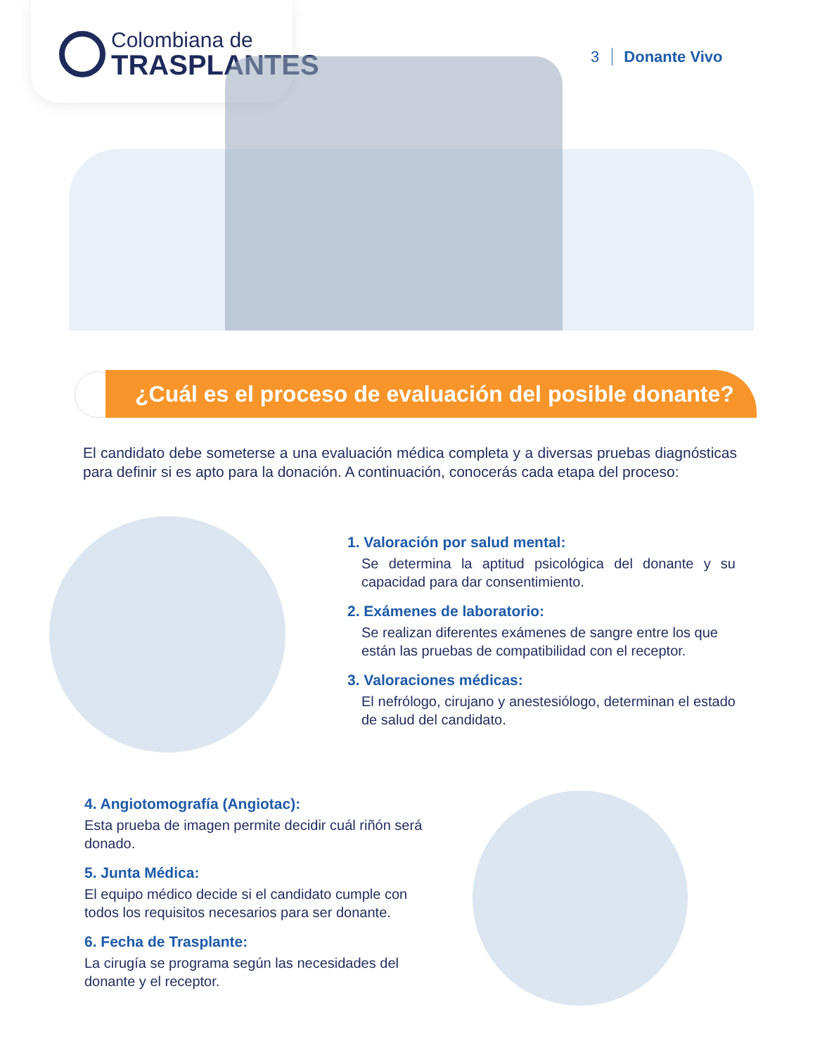Colombiana de
TRASPLANTES
3 Donante Vivo
¿Cuál es el proceso de evaluación del posible donante?
El candidato debe someterse a una evaluación médica completa y a diversas pruebas diagnósticas para definir si es apto para la donación. A continuación, conocerás cada etapa del proceso:
1. Valoración por salud mental:
Se determina la aptitud psicológica del donante y su capacidad para dar consentimiento.
2. Exámenes de laboratorio:
Se realizan diferentes exámenes de sangre entre los que están las pruebas de compatibilidad con el receptor.
3. Valoraciones médicas:
El nefrólogo, cirujano y anestesiólogo, determinan el estado de salud del candidato.
4. Angiotomografía (Angiotac):
Esta prueba de imagen permite decidir cuál riñón será donado.
5. Junta Médica:
El equipo médico decide si el candidato cumple con todos los requisitos necesarios para ser donante.
6. Fecha de Trasplante:
La cirugía se programa según las necesidades del donante y el receptor.